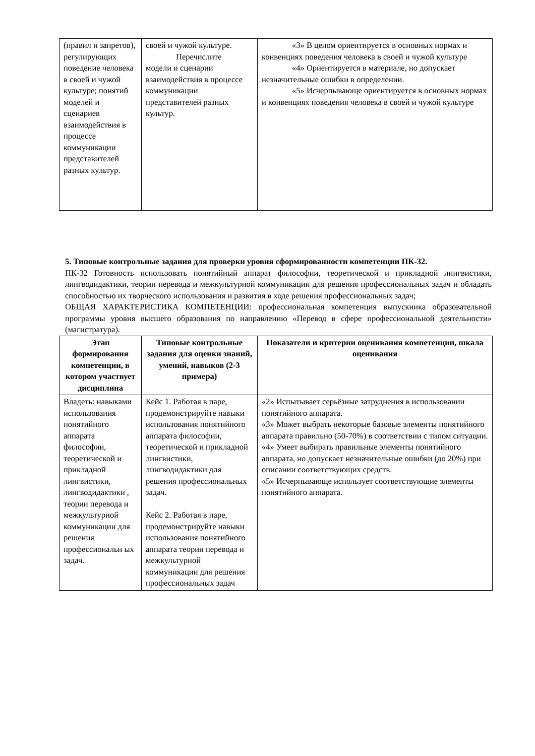| (правил и запретов), регулирующих поведение человека в своей и чужой культуре; понятий моделей и сценариев взаимодействия в процессе коммуникации представителей разных культур. | своей и чужой культуре. Перечислите модели и сценарии взаимодействия в процессе коммуникации представителей разных культур. | «3» В целом ориентируется в основных нормах и конвенциях поведения человека в своей и чужой культуре «4» Ориентируется в материале, но допускает незначительные ошибки в определении. «5» Исчерпывающе ориентируется в основных нормах и конвенциях поведения человека в своей и чужой культуре |
5. Типовые контрольные задания для проверки уровня сформированности компетенции ПК-32.
ПК-32 Готовность использовать понятийный аппарат философии, теоретической и прикладной лингвистики, лингводидактики, теории перевода и межкультурной коммуникации для решения профессиональных задач и обладать способностью их творческого использования и развития в ходе решения профессиональных задач;
ОБЩАЯ ХАРАКТЕРИСТИКА КОМПЕТЕНЦИИ: профессиональная компетенция выпускника образовательной программы уровня высшего образования по направлению «Перевод в сфере профессиональной деятельности» (магистратура).
| Этап формирования компетенции, в котором участвует дисциплина | Типовые контрольные задания для оценки знаний, умений, навыков (2-3 примера) | Показатели и критерии оценивания компетенции, шкала оценивания |
| --- | --- | --- |
| Владеть: навыками использования понятийного аппарата философии, теоретической и прикладной лингвистики, лингводидактики , теории перевода и межкультурной коммуникации для решения профессиональн ых задач. | Кейс 1. Работая в паре, продемонстрируйте навыки использования понятийного аппарата философии, теоретической и прикладной лингвистики, лингводидактики для решения профессиональных задач. Кейс 2. Работая в паре, продемонстрируйте навыки использования понятийного аппарата теории перевода и межкультурной коммуникации для решения профессиональных задач | «2» Испытывает серьёзные затруднения в использовании понятийного аппарата. «3» Может выбрать некоторые базовые элементы понятийного аппарата правильно (50-70%) в соответствии с типом ситуации. «4» Умеет выбирать правильные элементы понятийного аппарата, но допускает незначительные ошибки (до 20%) при описании соответствующих средств. «5» Исчерпывающе использует соответствующие элементы понятийного аппарата. |